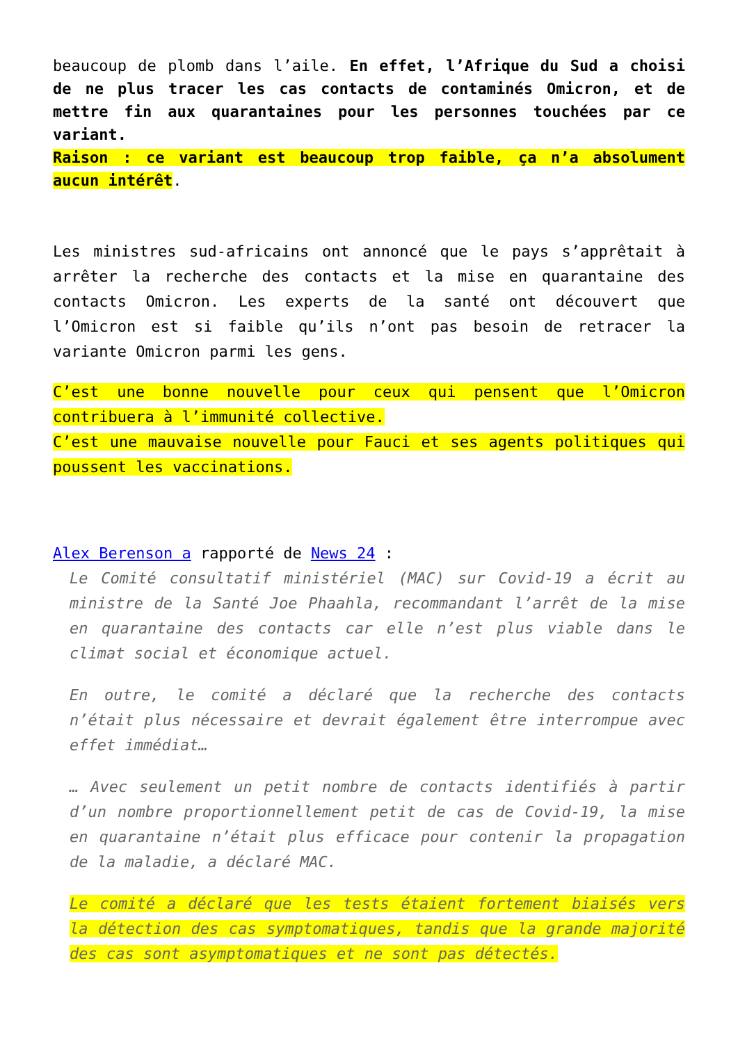beaucoup de plomb dans l’aile. En effet, l’Afrique du Sud a choisi de ne plus tracer les cas contacts de contaminés Omicron, et de mettre fin aux quarantaines pour les personnes touchées par ce variant.
Raison : ce variant est beaucoup trop faible, ça n’a absolument aucun intérêt.
Les ministres sud-africains ont annoncé que le pays s’apprêtait à arrêter la recherche des contacts et la mise en quarantaine des contacts Omicron. Les experts de la santé ont découvert que l’Omicron est si faible qu’ils n’ont pas besoin de retracer la variante Omicron parmi les gens.
C’est une bonne nouvelle pour ceux qui pensent que l’Omicron contribuera à l’immunité collective.
C’est une mauvaise nouvelle pour Fauci et ses agents politiques qui poussent les vaccinations.
Alex Berenson a rapporté de News 24 :
Le Comité consultatif ministériel (MAC) sur Covid-19 a écrit au ministre de la Santé Joe Phaahla, recommandant l’arrêt de la mise en quarantaine des contacts car elle n’est plus viable dans le climat social et économique actuel.
En outre, le comité a déclaré que la recherche des contacts n’était plus nécessaire et devrait également être interrompue avec effet immédiat…
… Avec seulement un petit nombre de contacts identifiés à partir d’un nombre proportionnellement petit de cas de Covid-19, la mise en quarantaine n’était plus efficace pour contenir la propagation de la maladie, a déclaré MAC.
Le comité a déclaré que les tests étaient fortement biaisés vers la détection des cas symptomatiques, tandis que la grande majorité des cas sont asymptomatiques et ne sont pas détectés.